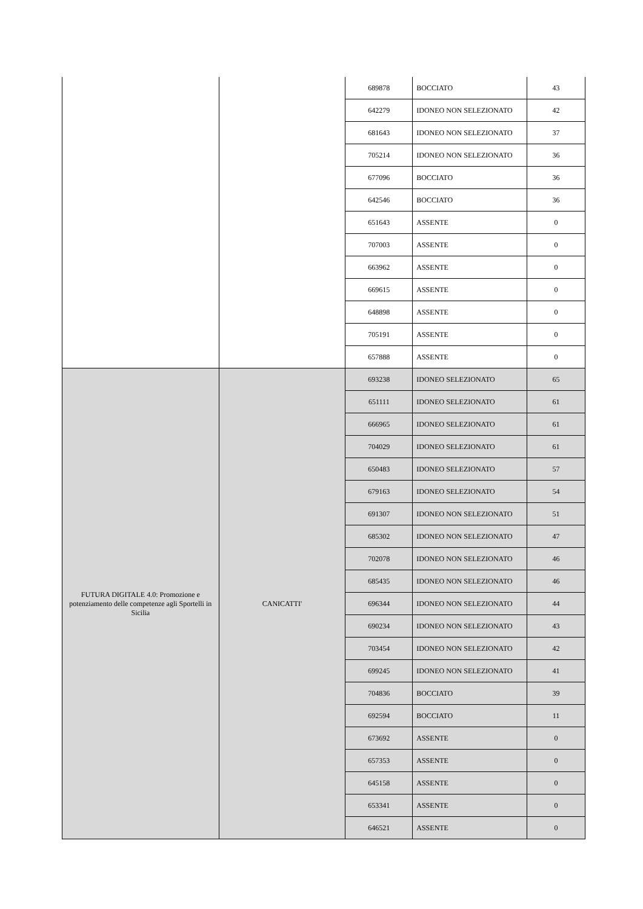| | | 689878 | BOCCIATO | 43 |
| | | 642279 | IDONEO NON SELEZIONATO | 42 |
| | | 681643 | IDONEO NON SELEZIONATO | 37 |
| | | 705214 | IDONEO NON SELEZIONATO | 36 |
| | | 677096 | BOCCIATO | 36 |
| | | 642546 | BOCCIATO | 36 |
| | | 651643 | ASSENTE | 0 |
| | | 707003 | ASSENTE | 0 |
| | | 663962 | ASSENTE | 0 |
| | | 669615 | ASSENTE | 0 |
| | | 648898 | ASSENTE | 0 |
| | | 705191 | ASSENTE | 0 |
| | | 657888 | ASSENTE | 0 |
| FUTURA DIGITALE 4.0: Promozione e potenziamento delle competenze agli Sportelli in Sicilia | CANICATTI' | 693238 | IDONEO SELEZIONATO | 65 |
| | | 651111 | IDONEO SELEZIONATO | 61 |
| | | 666965 | IDONEO SELEZIONATO | 61 |
| | | 704029 | IDONEO SELEZIONATO | 61 |
| | | 650483 | IDONEO SELEZIONATO | 57 |
| | | 679163 | IDONEO SELEZIONATO | 54 |
| | | 691307 | IDONEO NON SELEZIONATO | 51 |
| | | 685302 | IDONEO NON SELEZIONATO | 47 |
| | | 702078 | IDONEO NON SELEZIONATO | 46 |
| | | 685435 | IDONEO NON SELEZIONATO | 46 |
| | | 696344 | IDONEO NON SELEZIONATO | 44 |
| | | 690234 | IDONEO NON SELEZIONATO | 43 |
| | | 703454 | IDONEO NON SELEZIONATO | 42 |
| | | 699245 | IDONEO NON SELEZIONATO | 41 |
| | | 704836 | BOCCIATO | 39 |
| | | 692594 | BOCCIATO | 11 |
| | | 673692 | ASSENTE | 0 |
| | | 657353 | ASSENTE | 0 |
| | | 645158 | ASSENTE | 0 |
| | | 653341 | ASSENTE | 0 |
| | | 646521 | ASSENTE | 0 |